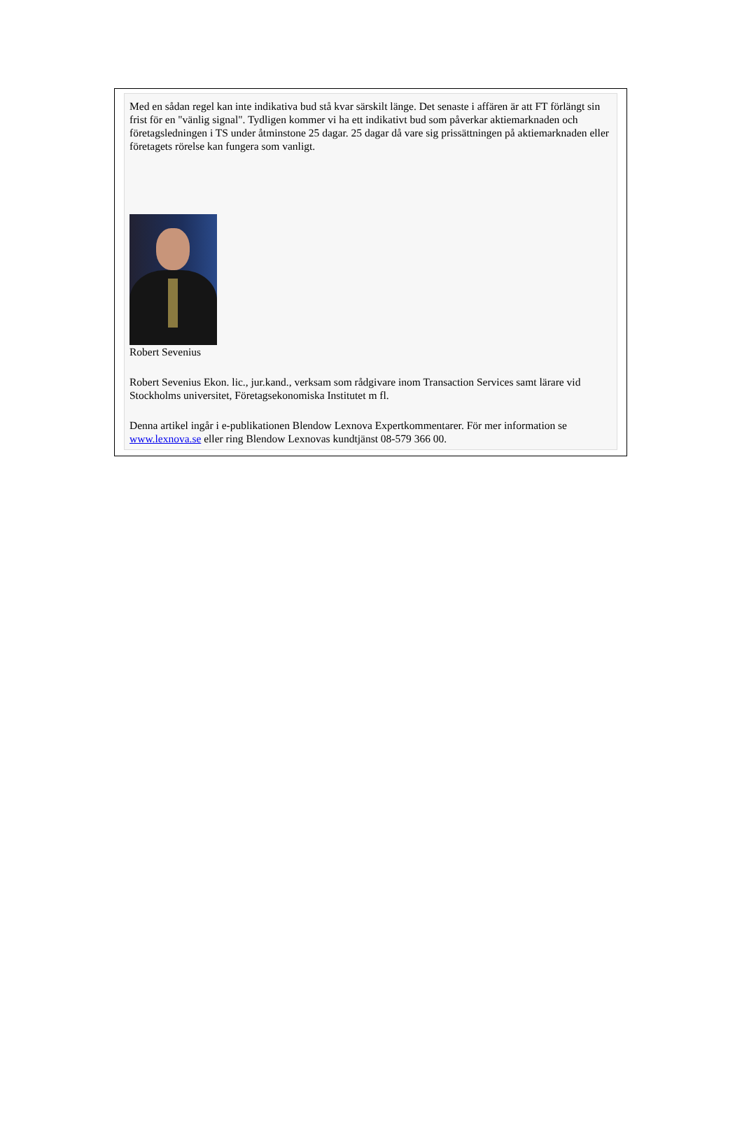Med en sådan regel kan inte indikativa bud stå kvar särskilt länge. Det senaste i affären är att FT förlängt sin frist för en "vänlig signal". Tydligen kommer vi ha ett indikativt bud som påverkar aktiemarknaden och företagsledningen i TS under åtminstone 25 dagar. 25 dagar då vare sig prissättningen på aktiemarknaden eller företagets rörelse kan fungera som vanligt.
Robert Sevenius
Robert Sevenius Ekon. lic., jur.kand., verksam som rådgivare inom Transaction Services samt lärare vid Stockholms universitet, Företagsekonomiska Institutet m fl.
Denna artikel ingår i e-publikationen Blendow Lexnova Expertkommentarer. För mer information se www.lexnova.se eller ring Blendow Lexnovas kundtjänst 08-579 366 00.